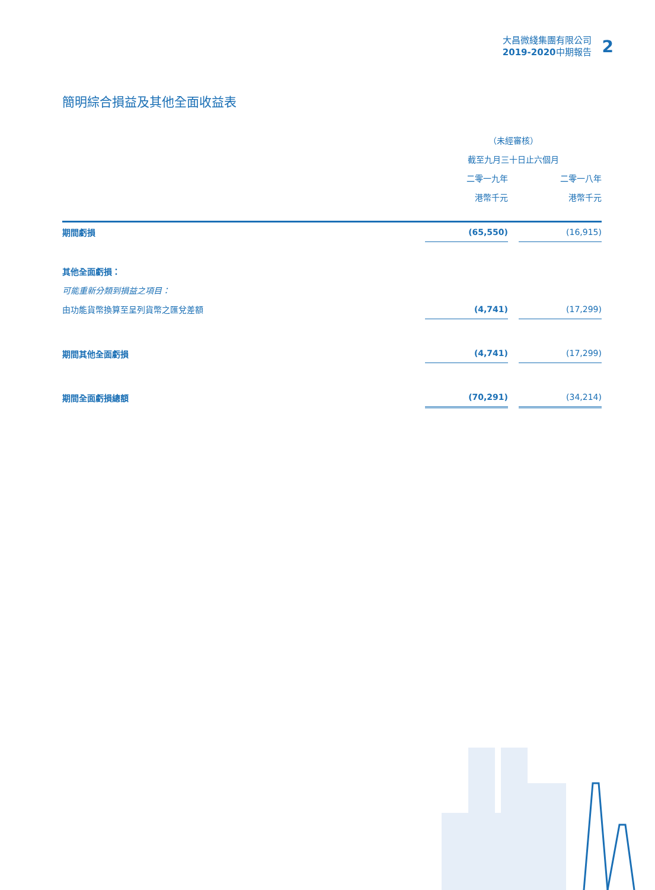大昌微綫集團有限公司
2019-2020中期報告
2
簡明綜合損益及其他全面收益表
| | （未經審核） | | |
| | 截至九月三十日止六個月 | | |
| | 二零一九年 | | 二零一八年 |
| | 港幣千元 | | 港幣千元 |
| 期間虧損 | (65,550) | | (16,915) |
| 其他全面虧損： | | | |
| 可能重新分類到損益之項目： | | | |
| 由功能貨幣換算至呈列貨幣之匯兌差額 | (4,741) | | (17,299) |
| 期間其他全面虧損 | (4,741) | | (17,299) |
| 期間全面虧損總額 | (70,291) | | (34,214) |